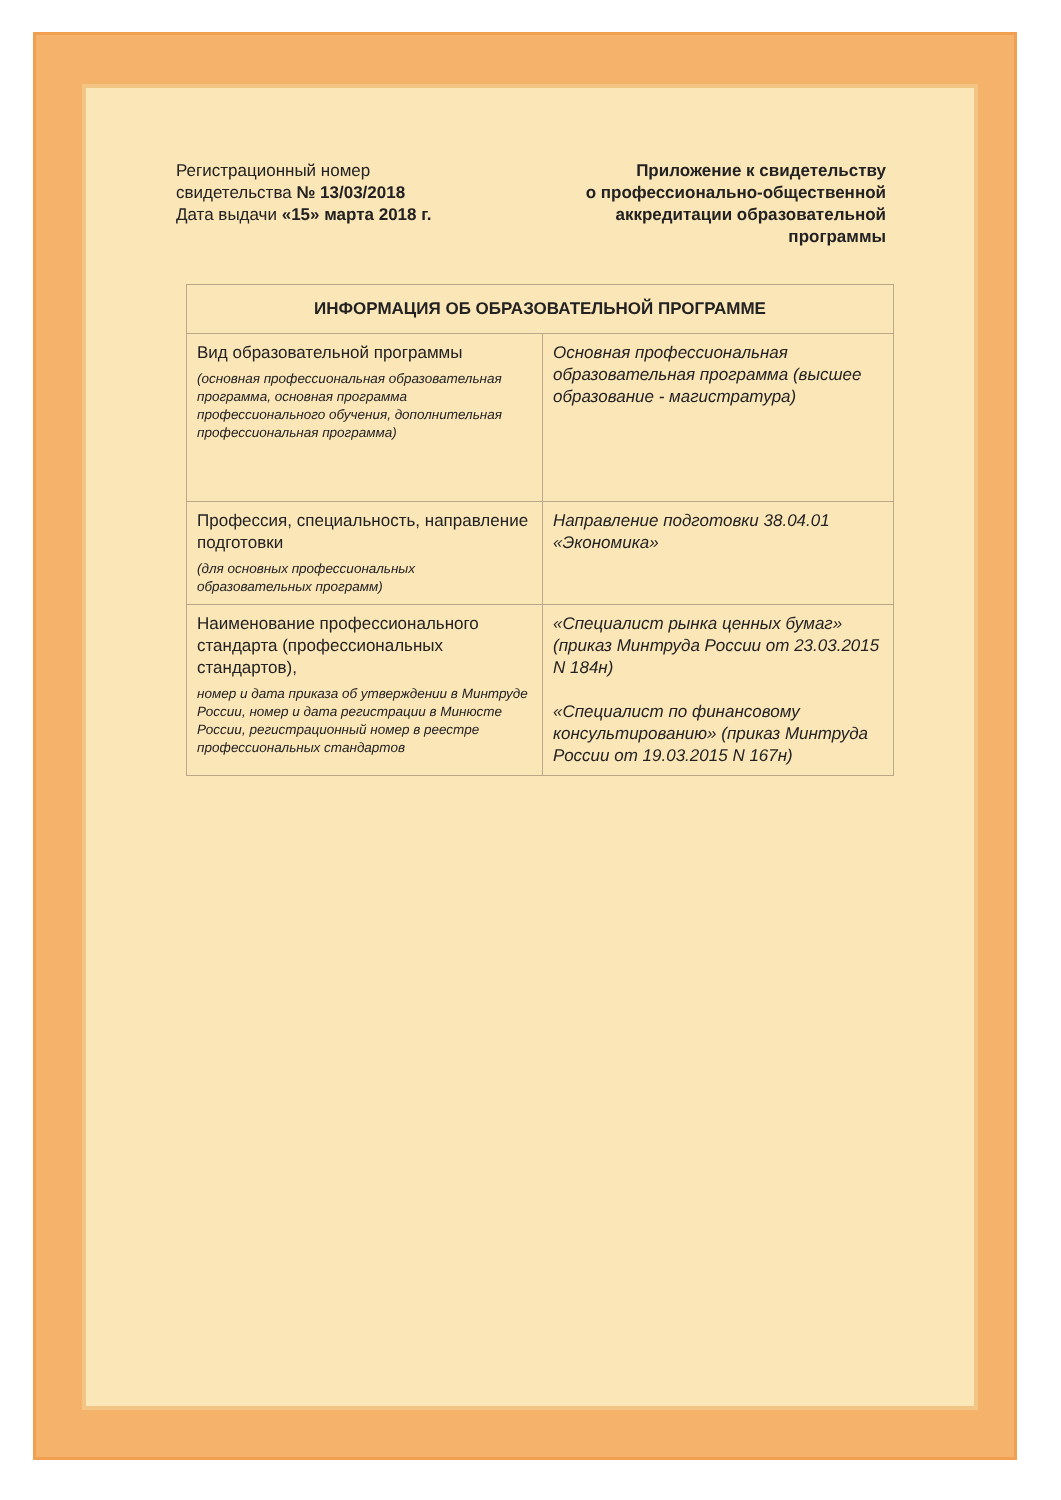Регистрационный номер
свидетельства № 13/03/2018
Дата выдачи «15» марта 2018 г.
Приложение к свидетельству
о профессионально-общественной
аккредитации образовательной
программы
| ИНФОРМАЦИЯ ОБ ОБРАЗОВАТЕЛЬНОЙ ПРОГРАММЕ | |
| --- | --- |
| Вид образовательной программы (основная профессиональная образовательная программа, основная программа профессионального обучения, дополнительная профессиональная программа) | Основная профессиональная образовательная программа (высшее образование - магистратура) |
| Профессия, специальность, направление подготовки (для основных профессиональных образовательных программ) | Направление подготовки 38.04.01 «Экономика» |
| Наименование профессионального стандарта (профессиональных стандартов), номер и дата приказа об утверждении в Минтруде России, номер и дата регистрации в Минюсте России, регистрационный номер в реестре профессиональных стандартов | «Специалист рынка ценных бумаг» (приказ Минтруда России от 23.03.2015 N 184н) «Специалист по финансовому консультированию» (приказ Минтруда России от 19.03.2015 N 167н) |